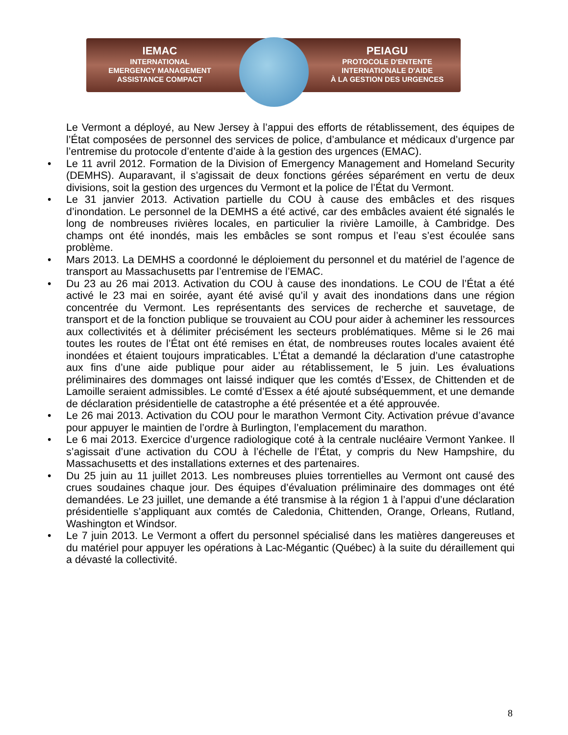IEMAC
INTERNATIONAL
EMERGENCY MANAGEMENT
ASSISTANCE COMPACT
PEIAGU
PROTOCOLE D'ENTENTE
INTERNATIONALE D'AIDE
À LA GESTION DES URGENCES
Le Vermont a déployé, au New Jersey à l’appui des efforts de rétablissement, des équipes de l’État composées de personnel des services de police, d’ambulance et médicaux d’urgence par l’entremise du protocole d’entente d’aide à la gestion des urgences (EMAC).
• Le 11 avril 2012. Formation de la Division of Emergency Management and Homeland Security (DEMHS). Auparavant, il s’agissait de deux fonctions gérées séparément en vertu de deux divisions, soit la gestion des urgences du Vermont et la police de l’État du Vermont.
• Le 31 janvier 2013. Activation partielle du COU à cause des embâcles et des risques d’inondation. Le personnel de la DEMHS a été activé, car des embâcles avaient été signalés le long de nombreuses rivières locales, en particulier la rivière Lamoille, à Cambridge. Des champs ont été inondés, mais les embâcles se sont rompus et l’eau s’est écoulée sans problème.
• Mars 2013. La DEMHS a coordonné le déploiement du personnel et du matériel de l’agence de transport au Massachusetts par l’entremise de l’EMAC.
• Du 23 au 26 mai 2013. Activation du COU à cause des inondations. Le COU de l’État a été activé le 23 mai en soirée, ayant été avisé qu’il y avait des inondations dans une région concentrée du Vermont. Les représentants des services de recherche et sauvetage, de transport et de la fonction publique se trouvaient au COU pour aider à acheminer les ressources aux collectivités et à délimiter précisément les secteurs problématiques. Même si le 26 mai toutes les routes de l’État ont été remises en état, de nombreuses routes locales avaient été inondées et étaient toujours impraticables. L’État a demandé la déclaration d’une catastrophe aux fins d’une aide publique pour aider au rétablissement, le 5 juin. Les évaluations préliminaires des dommages ont laissé indiquer que les comtés d’Essex, de Chittenden et de Lamoille seraient admissibles. Le comté d’Essex a été ajouté subséquemment, et une demande de déclaration présidentielle de catastrophe a été présentée et a été approuvée.
• Le 26 mai 2013. Activation du COU pour le marathon Vermont City. Activation prévue d’avance pour appuyer le maintien de l’ordre à Burlington, l’emplacement du marathon.
• Le 6 mai 2013. Exercice d’urgence radiologique coté à la centrale nucléaire Vermont Yankee. Il s’agissait d’une activation du COU à l’échelle de l’État, y compris du New Hampshire, du Massachusetts et des installations externes et des partenaires.
• Du 25 juin au 11 juillet 2013. Les nombreuses pluies torrentielles au Vermont ont causé des crues soudaines chaque jour. Des équipes d’évaluation préliminaire des dommages ont été demandées. Le 23 juillet, une demande a été transmise à la région 1 à l’appui d’une déclaration présidentielle s’appliquant aux comtés de Caledonia, Chittenden, Orange, Orleans, Rutland, Washington et Windsor.
• Le 7 juin 2013. Le Vermont a offert du personnel spécialisé dans les matières dangereuses et du matériel pour appuyer les opérations à Lac-Mégantic (Québec) à la suite du déraillement qui a dévasté la collectivité.
8